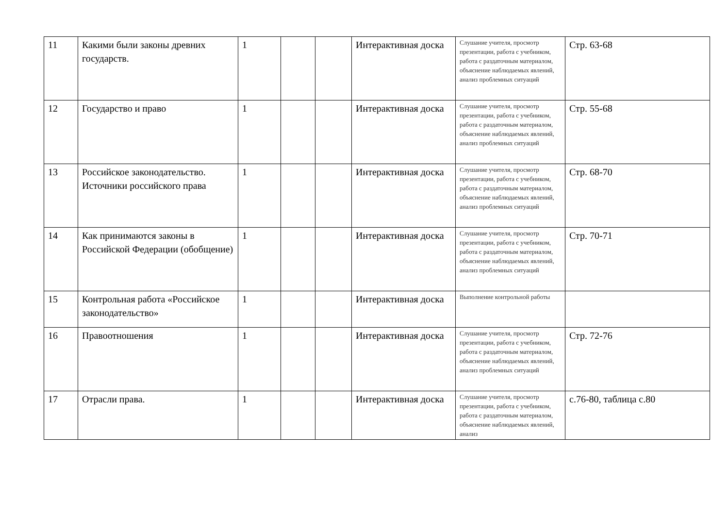| 11 | Какими были законы древних государств. | 1 | | | Интерактивная доска | Слушание учителя, просмотр презентации, работа с учебником, работа с раздаточным материалом, объяснение наблюдаемых явлений, анализ проблемных ситуаций | Стр. 63-68 |
| 12 | Государство и право | 1 | | | Интерактивная доска | Слушание учителя, просмотр презентации, работа с учебником, работа с раздаточным материалом, объяснение наблюдаемых явлений, анализ проблемных ситуаций | Стр. 55-68 |
| 13 | Российское законодательство. Источники российского права | 1 | | | Интерактивная доска | Слушание учителя, просмотр презентации, работа с учебником, работа с раздаточным материалом, объяснение наблюдаемых явлений, анализ проблемных ситуаций | Стр. 68-70 |
| 14 | Как принимаются законы в Российской Федерации (обобщение) | 1 | | | Интерактивная доска | Слушание учителя, просмотр презентации, работа с учебником, работа с раздаточным материалом, объяснение наблюдаемых явлений, анализ проблемных ситуаций | Стр. 70-71 |
| 15 | Контрольная работа «Российское законодательство» | 1 | | | Интерактивная доска | Выполнение контрольной работы | |
| 16 | Правоотношения | 1 | | | Интерактивная доска | Слушание учителя, просмотр презентации, работа с учебником, работа с раздаточным материалом, объяснение наблюдаемых явлений, анализ проблемных ситуаций | Стр. 72-76 |
| 17 | Отрасли права. | 1 | | | Интерактивная доска | Слушание учителя, просмотр презентации, работа с учебником, работа с раздаточным материалом, объяснение наблюдаемых явлений, анализ | с.76-80, таблица с.80 |